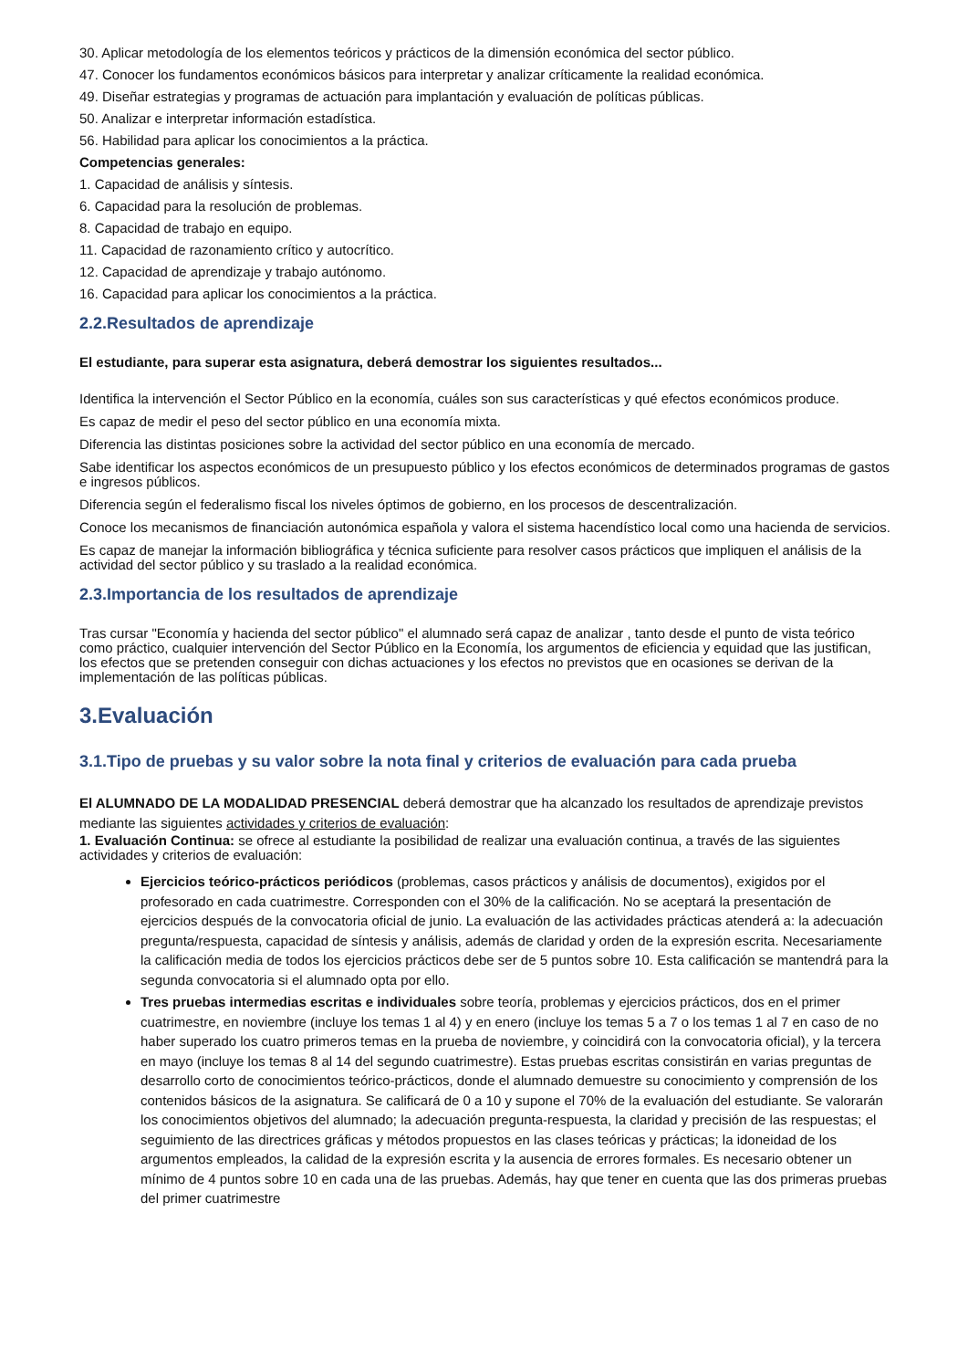30. Aplicar metodología de los elementos teóricos y prácticos de la dimensión económica del sector público.
47. Conocer los fundamentos económicos básicos para interpretar y analizar críticamente la realidad económica.
49. Diseñar estrategias y programas de actuación para implantación y evaluación de políticas públicas.
50. Analizar e interpretar información estadística.
56. Habilidad para aplicar los conocimientos a la práctica.
Competencias generales:
1. Capacidad de análisis y síntesis.
6. Capacidad para la resolución de problemas.
8. Capacidad de trabajo en equipo.
11. Capacidad de razonamiento crítico y autocrítico.
12. Capacidad de aprendizaje y trabajo autónomo.
16. Capacidad para aplicar los conocimientos a la práctica.
2.2.Resultados de aprendizaje
El estudiante, para superar esta asignatura, deberá demostrar los siguientes resultados...
Identifica la intervención el Sector Público en la economía, cuáles son sus características y qué efectos económicos produce.
Es capaz de medir el peso del sector público en una economía mixta.
Diferencia las distintas posiciones sobre la actividad del sector público en una economía de mercado.
Sabe identificar los aspectos económicos de un presupuesto público y los efectos económicos de determinados programas de gastos e ingresos públicos.
Diferencia según el federalismo fiscal los niveles óptimos de gobierno, en los procesos de descentralización.
Conoce los mecanismos de financiación autonómica española y valora el sistema hacendístico local como una hacienda de servicios.
Es capaz de manejar la información bibliográfica y técnica suficiente para resolver casos prácticos que impliquen el análisis de la actividad del sector público y su traslado a la realidad económica.
2.3.Importancia de los resultados de aprendizaje
Tras cursar "Economía y hacienda del sector público" el alumnado será capaz de analizar , tanto desde el punto de vista teórico como práctico, cualquier intervención del Sector Público en la Economía, los argumentos de eficiencia y equidad que las justifican, los efectos que se pretenden conseguir con dichas actuaciones y los efectos no previstos que en ocasiones se derivan de la implementación de las políticas públicas.
3.Evaluación
3.1.Tipo de pruebas y su valor sobre la nota final y criterios de evaluación para cada prueba
El ALUMNADO DE LA MODALIDAD PRESENCIAL deberá demostrar que ha alcanzado los resultados de aprendizaje previstos mediante las siguientes actividades y criterios de evaluación:
1. Evaluación Continua: se ofrece al estudiante la posibilidad de realizar una evaluación continua, a través de las siguientes actividades y criterios de evaluación:
Ejercicios teórico-prácticos periódicos (problemas, casos prácticos y análisis de documentos), exigidos por el profesorado en cada cuatrimestre. Corresponden con el 30% de la calificación. No se aceptará la presentación de ejercicios después de la convocatoria oficial de junio. La evaluación de las actividades prácticas atenderá a: la adecuación pregunta/respuesta, capacidad de síntesis y análisis, además de claridad y orden de la expresión escrita. Necesariamente la calificación media de todos los ejercicios prácticos debe ser de 5 puntos sobre 10. Esta calificación se mantendrá para la segunda convocatoria si el alumnado opta por ello.
Tres pruebas intermedias escritas e individuales sobre teoría, problemas y ejercicios prácticos, dos en el primer cuatrimestre, en noviembre (incluye los temas 1 al 4) y en enero (incluye los temas 5 a 7 o los temas 1 al 7 en caso de no haber superado los cuatro primeros temas en la prueba de noviembre, y coincidirá con la convocatoria oficial), y la tercera en mayo (incluye los temas 8 al 14 del segundo cuatrimestre). Estas pruebas escritas consistirán en varias preguntas de desarrollo corto de conocimientos teórico-prácticos, donde el alumnado demuestre su conocimiento y comprensión de los contenidos básicos de la asignatura. Se calificará de 0 a 10 y supone el 70% de la evaluación del estudiante. Se valorarán los conocimientos objetivos del alumnado; la adecuación pregunta-respuesta, la claridad y precisión de las respuestas; el seguimiento de las directrices gráficas y métodos propuestos en las clases teóricas y prácticas; la idoneidad de los argumentos empleados, la calidad de la expresión escrita y la ausencia de errores formales. Es necesario obtener un mínimo de 4 puntos sobre 10 en cada una de las pruebas. Además, hay que tener en cuenta que las dos primeras pruebas del primer cuatrimestre